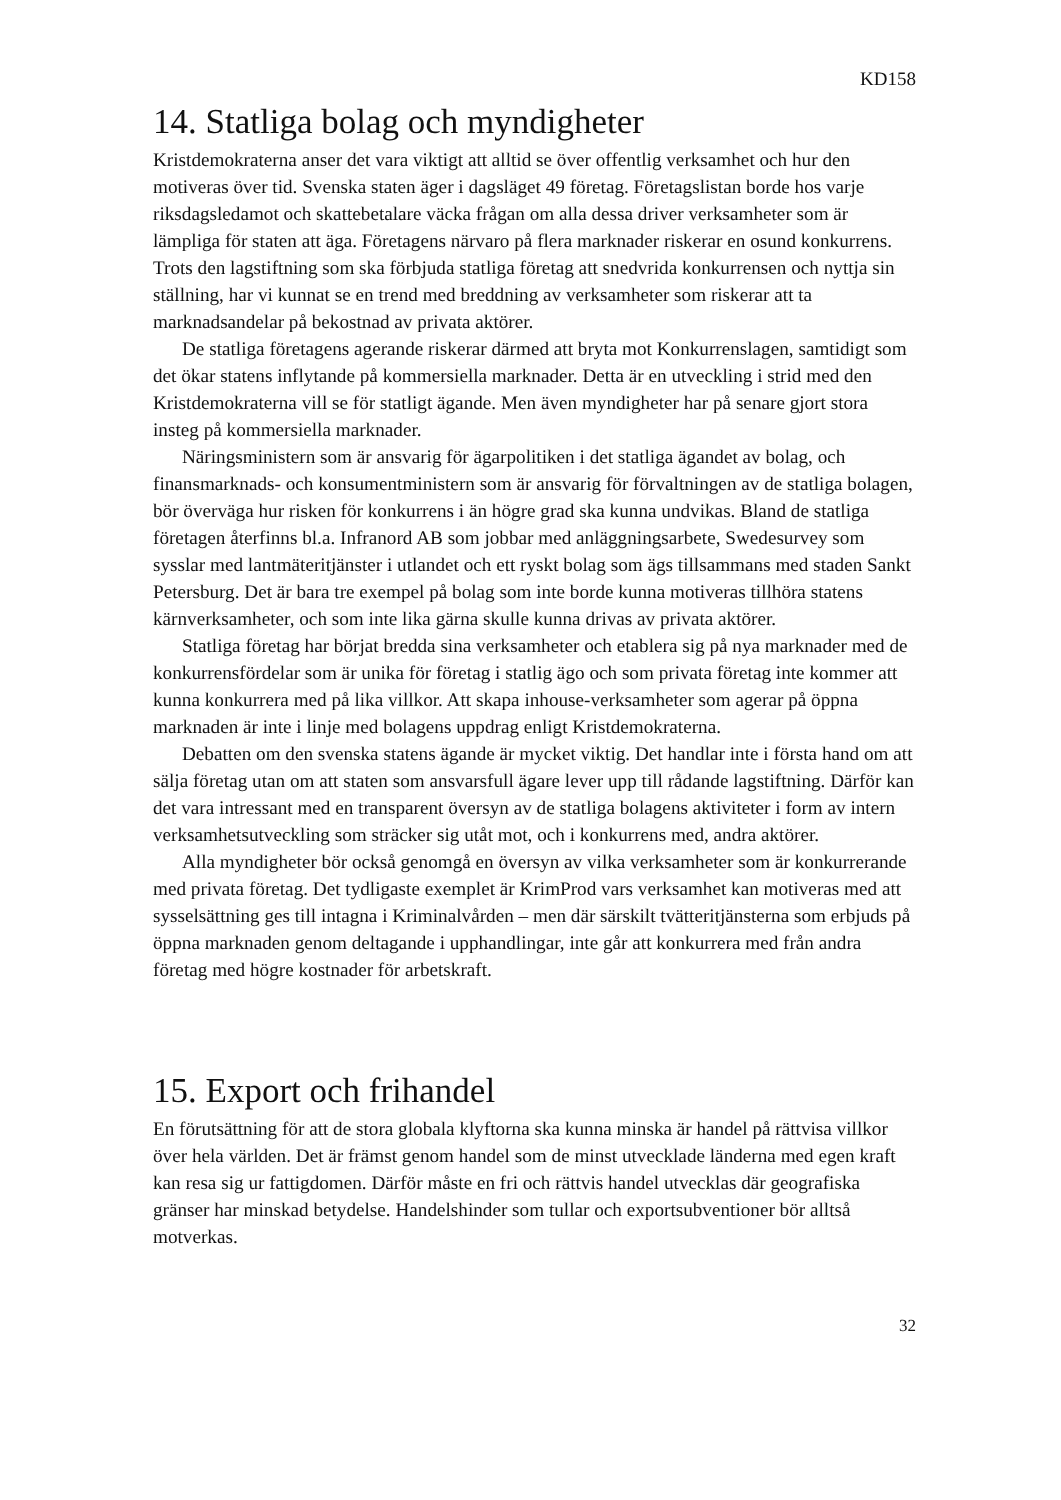KD158
14. Statliga bolag och myndigheter
Kristdemokraterna anser det vara viktigt att alltid se över offentlig verksamhet och hur den motiveras över tid. Svenska staten äger i dagsläget 49 företag. Företagslistan borde hos varje riksdagsledamot och skattebetalare väcka frågan om alla dessa driver verksamheter som är lämpliga för staten att äga. Företagens närvaro på flera marknader riskerar en osund konkurrens. Trots den lagstiftning som ska förbjuda statliga företag att snedvrida konkurrensen och nyttja sin ställning, har vi kunnat se en trend med breddning av verksamheter som riskerar att ta marknadsandelar på bekostnad av privata aktörer.
De statliga företagens agerande riskerar därmed att bryta mot Konkurrenslagen, samtidigt som det ökar statens inflytande på kommersiella marknader. Detta är en utveckling i strid med den Kristdemokraterna vill se för statligt ägande. Men även myndigheter har på senare gjort stora insteg på kommersiella marknader.
Näringsministern som är ansvarig för ägarpolitiken i det statliga ägandet av bolag, och finansmarknads- och konsumentministern som är ansvarig för förvaltningen av de statliga bolagen, bör överväga hur risken för konkurrens i än högre grad ska kunna undvikas. Bland de statliga företagen återfinns bl.a. Infranord AB som jobbar med anläggningsarbete, Swedesurvey som sysslar med lantmäteritjänster i utlandet och ett ryskt bolag som ägs tillsammans med staden Sankt Petersburg. Det är bara tre exempel på bolag som inte borde kunna motiveras tillhöra statens kärnverksamheter, och som inte lika gärna skulle kunna drivas av privata aktörer.
Statliga företag har börjat bredda sina verksamheter och etablera sig på nya marknader med de konkurrensfördelar som är unika för företag i statlig ägo och som privata företag inte kommer att kunna konkurrera med på lika villkor. Att skapa inhouse-verksamheter som agerar på öppna marknaden är inte i linje med bolagens uppdrag enligt Kristdemokraterna.
Debatten om den svenska statens ägande är mycket viktig. Det handlar inte i första hand om att sälja företag utan om att staten som ansvarsfull ägare lever upp till rådande lagstiftning. Därför kan det vara intressant med en transparent översyn av de statliga bolagens aktiviteter i form av intern verksamhetsutveckling som sträcker sig utåt mot, och i konkurrens med, andra aktörer.
Alla myndigheter bör också genomgå en översyn av vilka verksamheter som är konkurrerande med privata företag. Det tydligaste exemplet är KrimProd vars verksamhet kan motiveras med att sysselsättning ges till intagna i Kriminalvården – men där särskilt tvätteritjänsterna som erbjuds på öppna marknaden genom deltagande i upphandlingar, inte går att konkurrera med från andra företag med högre kostnader för arbetskraft.
15. Export och frihandel
En förutsättning för att de stora globala klyftorna ska kunna minska är handel på rättvisa villkor över hela världen. Det är främst genom handel som de minst utvecklade länderna med egen kraft kan resa sig ur fattigdomen. Därför måste en fri och rättvis handel utvecklas där geografiska gränser har minskad betydelse. Handelshinder som tullar och exportsubventioner bör alltså motverkas.
32